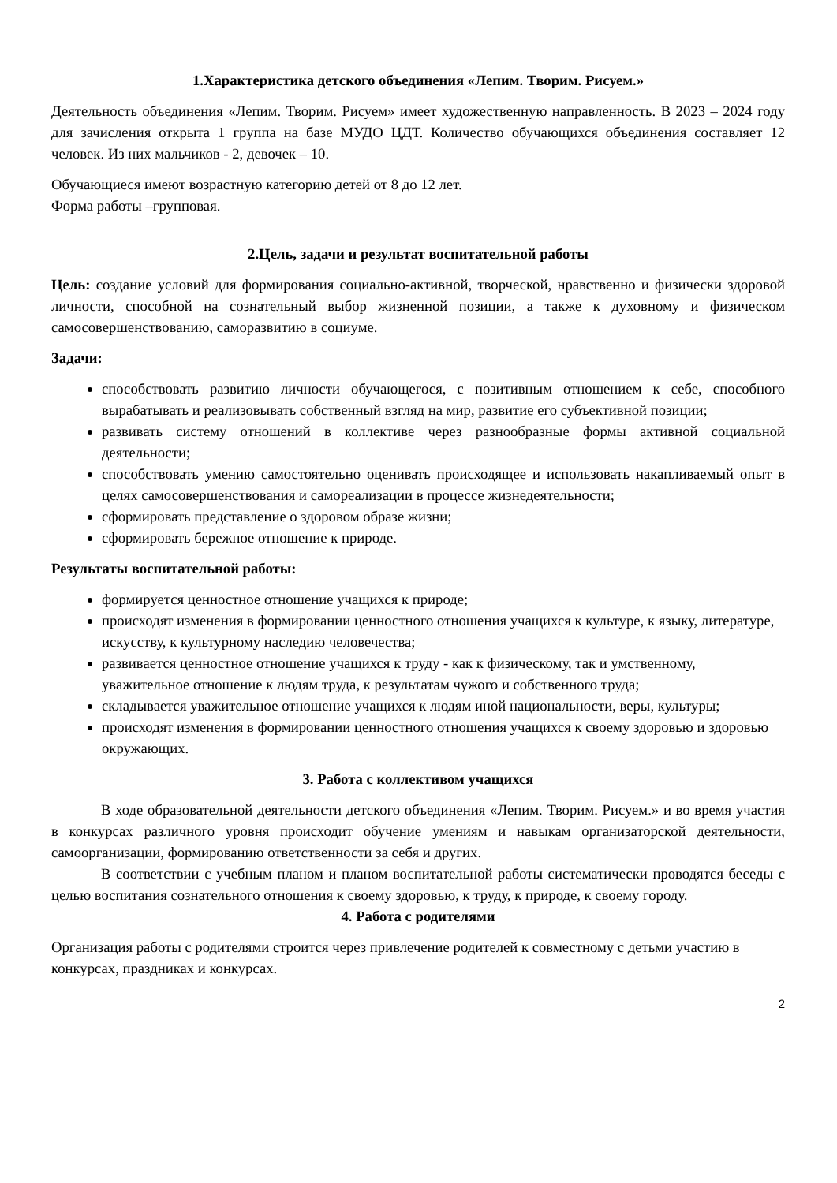1.Характеристика детского объединения «Лепим. Творим. Рисуем.»
Деятельность объединения «Лепим. Творим. Рисуем» имеет художественную направленность. В 2023 – 2024 году для зачисления открыта 1 группа на базе МУДО ЦДТ. Количество обучающихся объединения составляет 12 человек. Из них мальчиков - 2, девочек – 10.
Обучающиеся имеют возрастную категорию детей от 8 до 12 лет.
Форма работы –групповая.
2.Цель, задачи и результат воспитательной работы
Цель: создание условий для формирования социально-активной, творческой, нравственно и физически здоровой личности, способной на сознательный выбор жизненной позиции, а также к духовному и физическом самосовершенствованию, саморазвитию в социуме.
Задачи:
способствовать развитию личности обучающегося, с позитивным отношением к себе, способного вырабатывать и реализовывать собственный взгляд на мир, развитие его субъективной позиции;
развивать систему отношений в коллективе через разнообразные формы активной социальной деятельности;
способствовать умению самостоятельно оценивать происходящее и использовать накапливаемый опыт в целях самосовершенствования и самореализации в процессе жизнедеятельности;
сформировать представление о здоровом образе жизни;
сформировать бережное отношение к природе.
Результаты воспитательной работы:
формируется ценностное отношение учащихся к природе;
происходят изменения в формировании ценностного отношения учащихся к культуре, к языку, литературе, искусству, к культурному наследию человечества;
развивается ценностное отношение учащихся к труду - как к физическому, так и умственному, уважительное отношение к людям труда, к результатам чужого и собственного труда;
складывается уважительное отношение учащихся к людям иной национальности, веры, культуры;
происходят изменения в формировании ценностного отношения учащихся к своему здоровью и здоровью окружающих.
3. Работа с коллективом учащихся
В ходе образовательной деятельности детского объединения «Лепим. Творим. Рисуем.» и во время участия в конкурсах различного уровня происходит обучение умениям и навыкам организаторской деятельности, самоорганизации, формированию ответственности за себя и других.
В соответствии с учебным планом и планом воспитательной работы систематически проводятся беседы с целью воспитания сознательного отношения к своему здоровью, к труду, к природе, к своему городу.
4. Работа с родителями
Организация работы с родителями строится через привлечение родителей к совместному с детьми участию в конкурсах, праздниках и конкурсах.
2